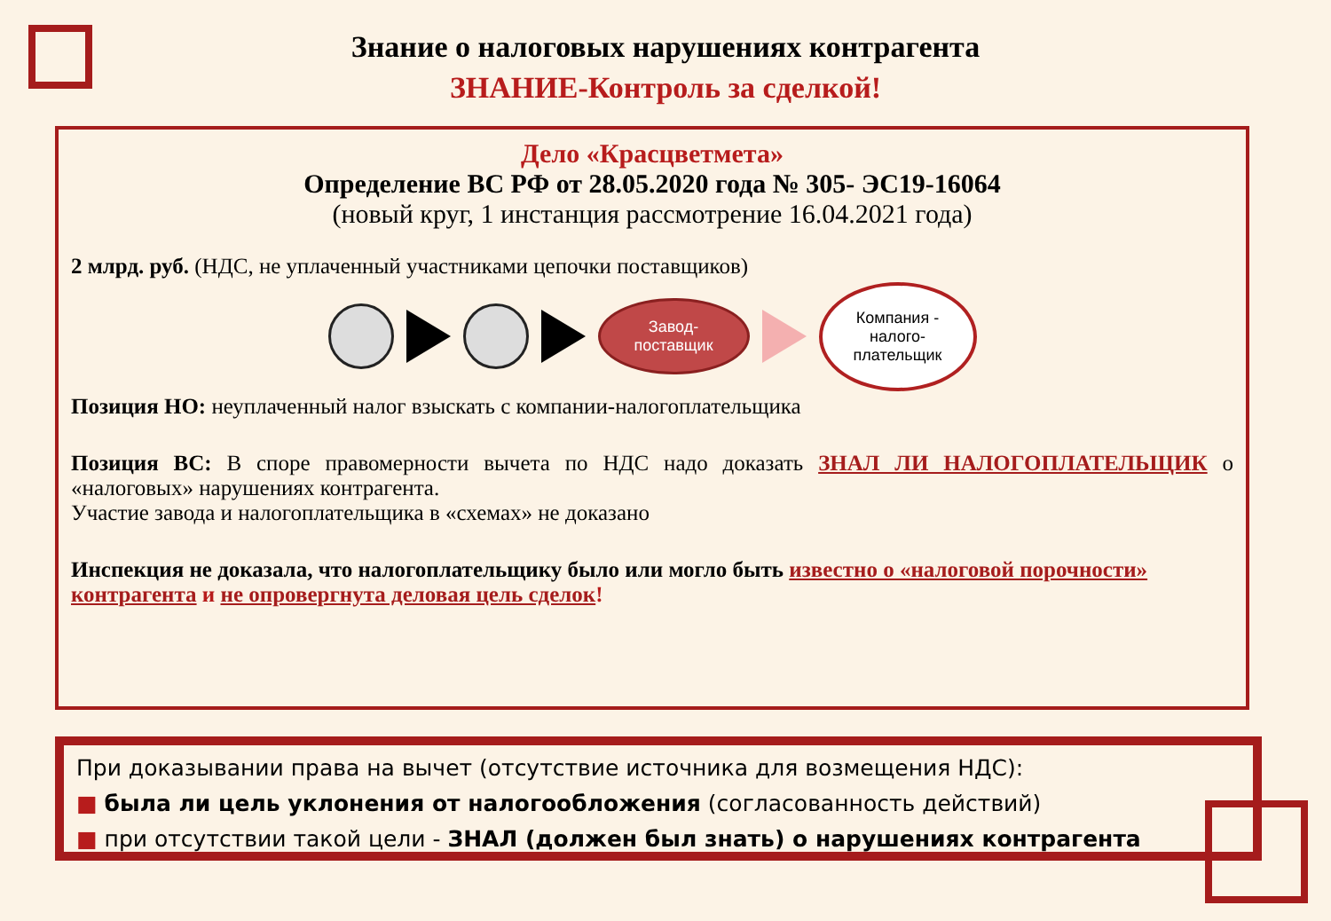Знание о налоговых нарушениях контрагента
ЗНАНИЕ-Контроль за сделкой!
Дело «Красцветмета»
Определение ВС РФ от 28.05.2020 года № 305- ЭС19-16064
(новый круг, 1 инстанция рассмотрение 16.04.2021 года)
2 млрд. руб. (НДС, не уплаченный участниками цепочки поставщиков)
Завод-
поставщик
Компания -
налого-
плательщик
Позиция НО: неуплаченный налог взыскать с компании-налогоплательщика
Позиция ВС: В споре правомерности вычета по НДС надо доказать ЗНАЛ ЛИ НАЛОГОПЛАТЕЛЬЩИК о «налоговых» нарушениях контрагента.
Участие завода и налогоплательщика в «схемах» не доказано
Инспекция не доказала, что налогоплательщику было или могло быть известно о «налоговой порочности» контрагента и не опровергнута деловая цель сделок!
При доказывании права на вычет (отсутствие источника для возмещения НДС):
■ была ли цель уклонения от налогообложения (согласованность действий)
■ при отсутствии такой цели - ЗНАЛ (должен был знать) о нарушениях контрагента